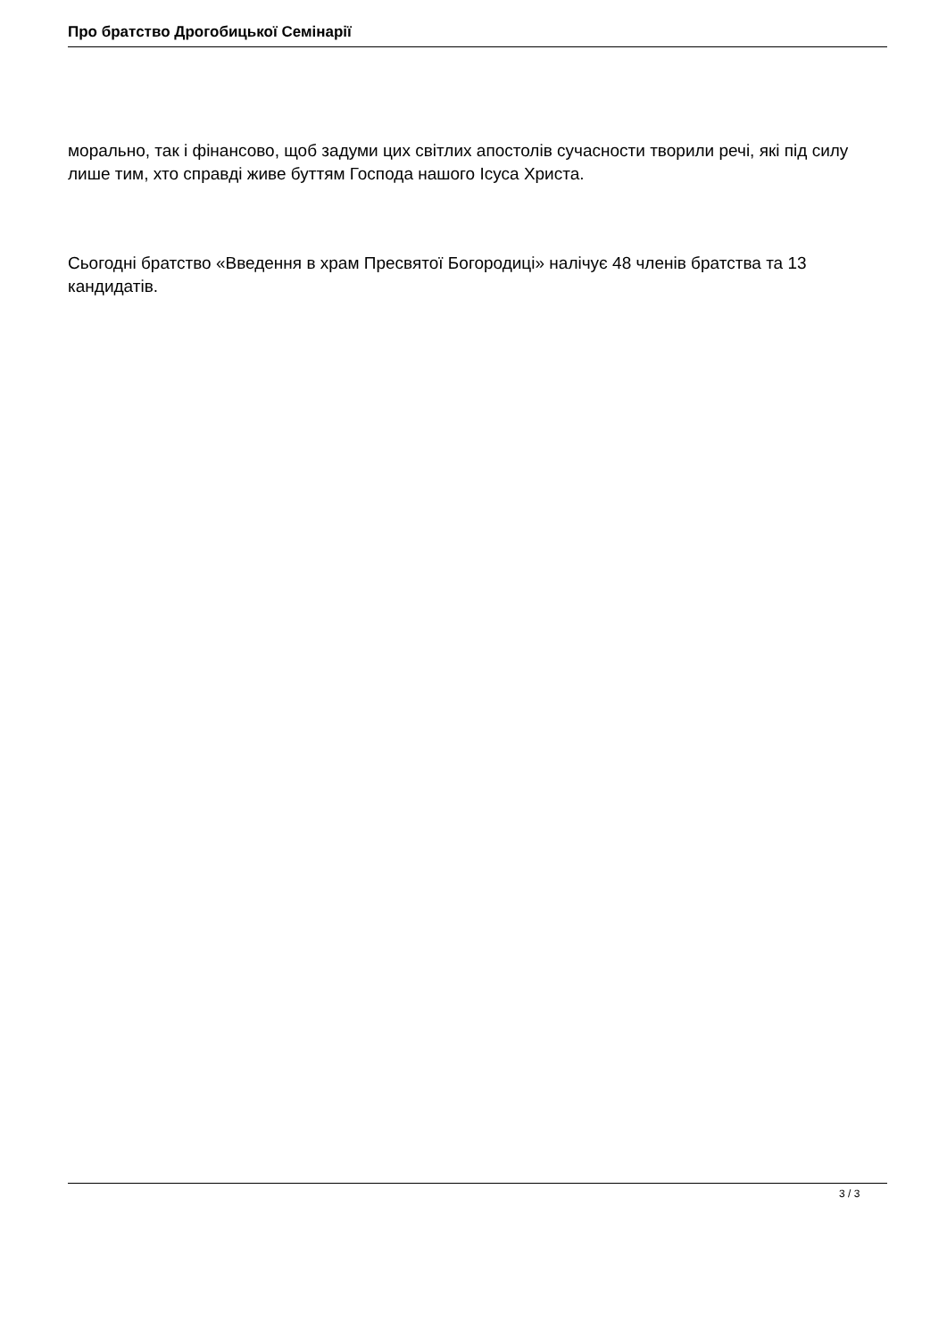Про братство Дрогобицької Семінарії
морально, так і фінансово, щоб задуми цих світлих апостолів сучасности творили речі, які під силу лише тим, хто справді живе буттям Господа нашого Ісуса Христа.
Сьогодні братство «Введення в храм Пресвятої Богородиці» налічує 48 членів братства та 13 кандидатів.
3 / 3